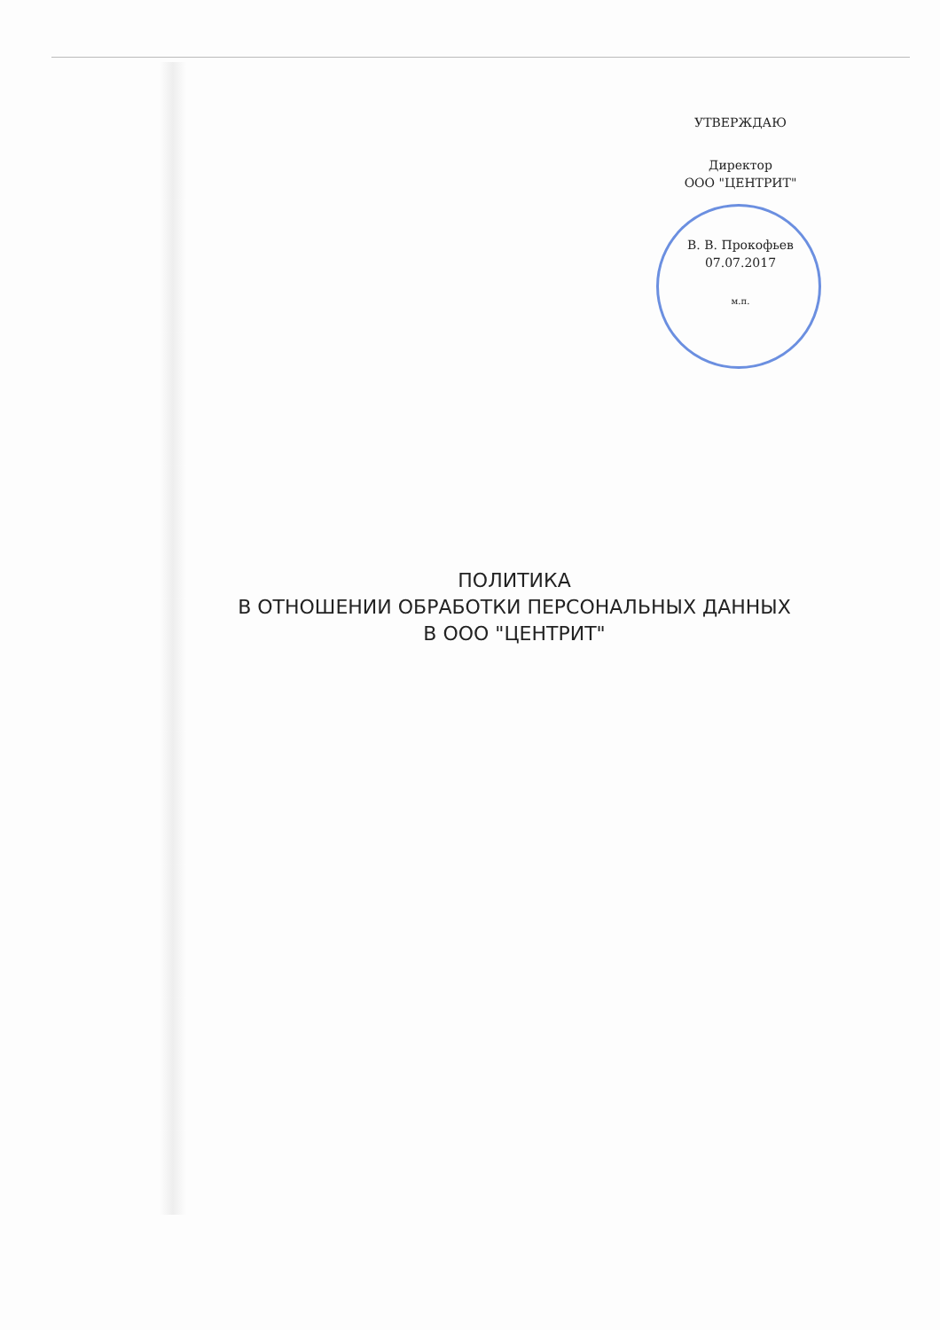УТВЕРЖДАЮ
Директор
ООО "ЦЕНТРИТ"
В. В. Прокофьев
07.07.2017
м.п.
ПОЛИТИКА
В ОТНОШЕНИИ ОБРАБОТКИ ПЕРСОНАЛЬНЫХ ДАННЫХ
В ООО "ЦЕНТРИТ"